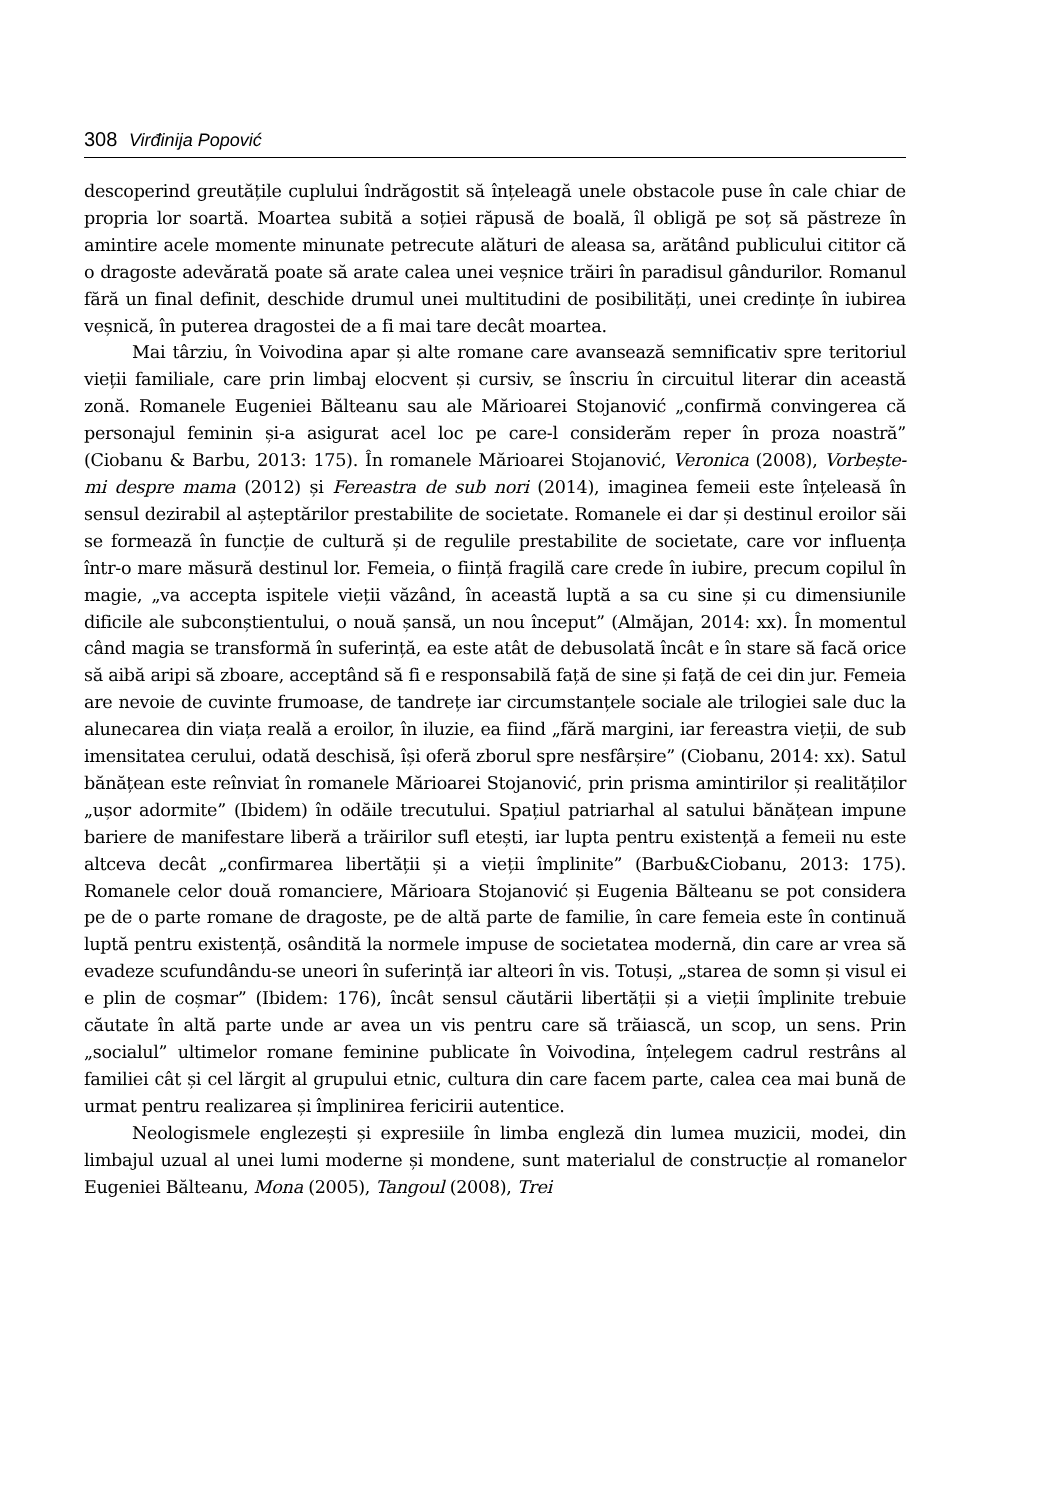308 Virđinija Popović
descoperind greutățile cuplului îndrăgostit să înțeleagă unele obstacole puse în cale chiar de propria lor soartă. Moartea subită a soției răpusă de boală, îl obligă pe soț să păstreze în amintire acele momente minunate petrecute alături de aleasa sa, arătând publicului cititor că o dragoste adevărată poate să arate calea unei veșnice trăiri în paradisul gândurilor. Romanul fără un final definit, deschide drumul unei multitudini de posibilități, unei credințe în iubirea veșnică, în puterea dragostei de a fi mai tare decât moartea.
Mai târziu, în Voivodina apar și alte romane care avansează semnificativ spre teritoriul vieții familiale, care prin limbaj elocvent și cursiv, se înscriu în circuitul literar din această zonă. Romanele Eugeniei Bălteanu sau ale Mărioarei Stojanović „confirmă convingerea că personajul feminin și-a asigurat acel loc pe care-l considerăm reper în proza noastră” (Ciobanu & Barbu, 2013: 175). În romanele Mărioarei Stojanović, Veronica (2008), Vorbește-mi despre mama (2012) și Fereastra de sub nori (2014), imaginea femeii este înțeleasă în sensul dezirabil al așteptărilor prestabilite de societate. Romanele ei dar și destinul eroilor săi se formează în funcție de cultură și de regulile prestabilite de societate, care vor influența într-o mare măsură destinul lor. Femeia, o ființă fragilă care crede în iubire, precum copilul în magie, „va accepta ispitele vieții văzând, în această luptă a sa cu sine și cu dimensiunile dificile ale subconștientului, o nouă șansă, un nou început” (Almăjan, 2014: xx). În momentul când magia se transformă în suferință, ea este atât de debusolată încât e în stare să facă orice să aibă aripi să zboare, acceptând să fi e responsabilă față de sine și față de cei din jur. Femeia are nevoie de cuvinte frumoase, de tandrețe iar circumstanțele sociale ale trilogiei sale duc la alunecarea din viața reală a eroilor, în iluzie, ea fiind „fără margini, iar fereastra vieții, de sub imensitatea cerului, odată deschisă, își oferă zborul spre nesfârșire” (Ciobanu, 2014: xx). Satul bănățean este reînviat în romanele Mărioarei Stojanović, prin prisma amintirilor și realităților „ușor adormite” (Ibidem) în odăile trecutului. Spațiul patriarhal al satului bănățean impune bariere de manifestare liberă a trăirilor sufl etești, iar lupta pentru existență a femeii nu este altceva decât „confirmarea libertății și a vieții împlinite” (Barbu&Ciobanu, 2013: 175). Romanele celor două romanciere, Mărioara Stojanović și Eugenia Bălteanu se pot considera pe de o parte romane de dragoste, pe de altă parte de familie, în care femeia este în continuă luptă pentru existență, osândită la normele impuse de societatea modernă, din care ar vrea să evadeze scufundându-se uneori în suferință iar alteori în vis. Totuși, „starea de somn și visul ei e plin de coșmar” (Ibidem: 176), încât sensul căutării libertății și a vieții împlinite trebuie căutate în altă parte unde ar avea un vis pentru care să trăiască, un scop, un sens. Prin „socialul” ultimelor romane feminine publicate în Voivodina, înțelegem cadrul restrâns al familiei cât și cel lărgit al grupului etnic, cultura din care facem parte, calea cea mai bună de urmat pentru realizarea și împlinirea fericirii autentice.
Neologismele englezești și expresiile în limba engleză din lumea muzicii, modei, din limbajul uzual al unei lumi moderne și mondene, sunt materialul de construcție al romanelor Eugeniei Bălteanu, Mona (2005), Tangoul (2008), Trei